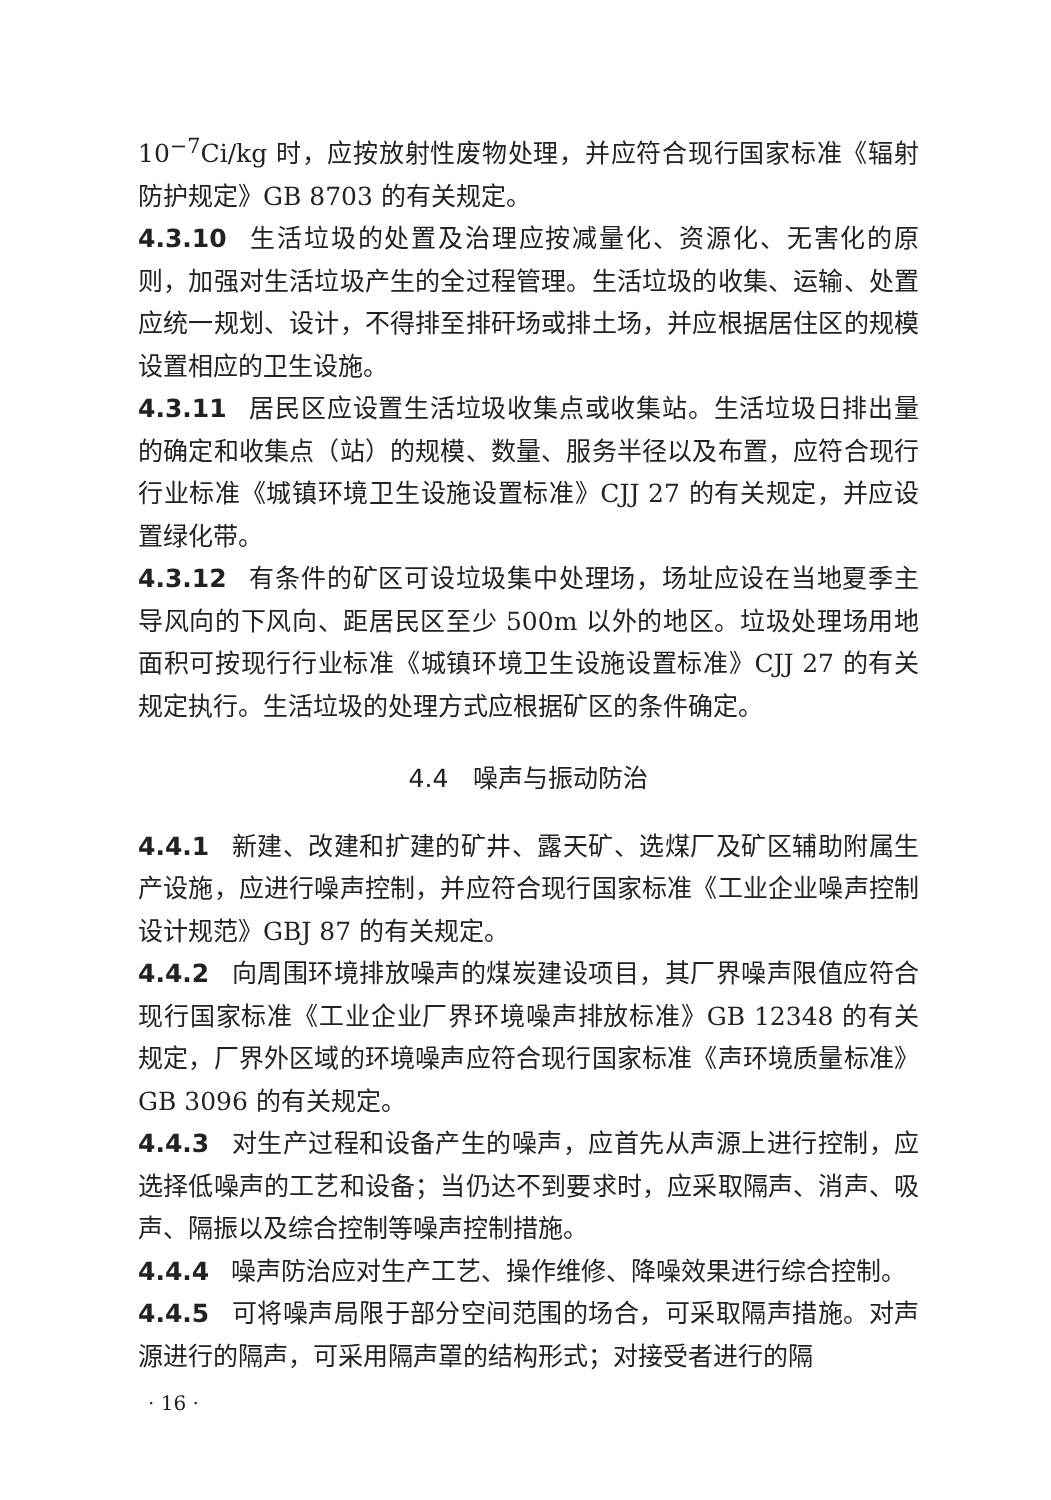10<sup>−7</sup>Ci/kg 时，应按放射性废物处理，并应符合现行国家标准《辐射防护规定》GB 8703 的有关规定。
4.3.10 生活垃圾的处置及治理应按减量化、资源化、无害化的原则，加强对生活垃圾产生的全过程管理。生活垃圾的收集、运输、处置应统一规划、设计，不得排至排矸场或排土场，并应根据居住区的规模设置相应的卫生设施。
4.3.11 居民区应设置生活垃圾收集点或收集站。生活垃圾日排出量的确定和收集点（站）的规模、数量、服务半径以及布置，应符合现行行业标准《城镇环境卫生设施设置标准》CJJ 27 的有关规定，并应设置绿化带。
4.3.12 有条件的矿区可设垃圾集中处理场，场址应设在当地夏季主导风向的下风向、距居民区至少 500m 以外的地区。垃圾处理场用地面积可按现行行业标准《城镇环境卫生设施设置标准》CJJ 27 的有关规定执行。生活垃圾的处理方式应根据矿区的条件确定。
4.4　噪声与振动防治
4.4.1 新建、改建和扩建的矿井、露天矿、选煤厂及矿区辅助附属生产设施，应进行噪声控制，并应符合现行国家标准《工业企业噪声控制设计规范》GBJ 87 的有关规定。
4.4.2 向周围环境排放噪声的煤炭建设项目，其厂界噪声限值应符合现行国家标准《工业企业厂界环境噪声排放标准》GB 12348 的有关规定，厂界外区域的环境噪声应符合现行国家标准《声环境质量标准》GB 3096 的有关规定。
4.4.3 对生产过程和设备产生的噪声，应首先从声源上进行控制，应选择低噪声的工艺和设备；当仍达不到要求时，应采取隔声、消声、吸声、隔振以及综合控制等噪声控制措施。
4.4.4 噪声防治应对生产工艺、操作维修、降噪效果进行综合控制。
4.4.5 可将噪声局限于部分空间范围的场合，可采取隔声措施。对声源进行的隔声，可采用隔声罩的结构形式；对接受者进行的隔
· 16 ·